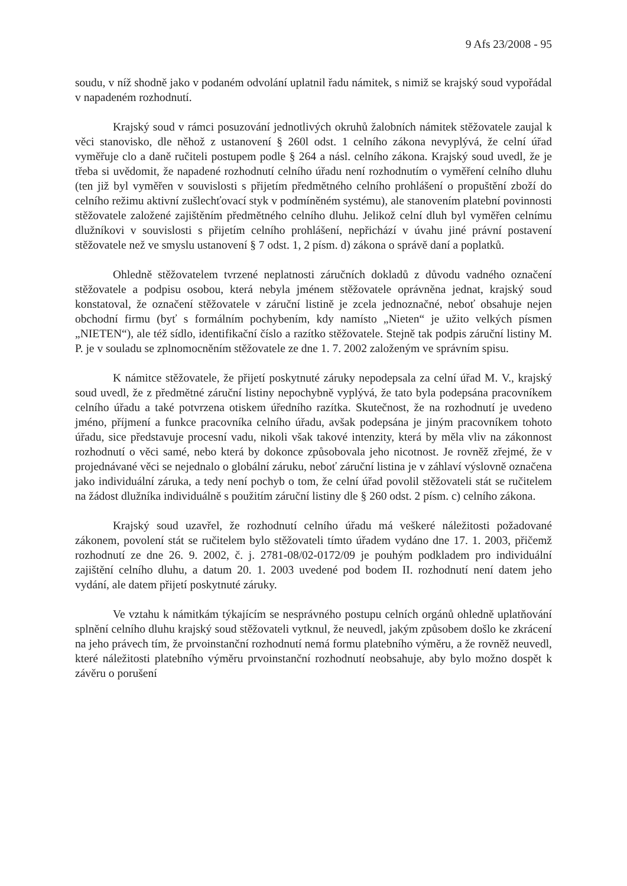9 Afs 23/2008 - 95
soudu, v níž shodně jako v podaném odvolání uplatnil řadu námitek, s nimiž se krajský soud vypořádal v napadeném rozhodnutí.
Krajský soud v rámci posuzování jednotlivých okruhů žalobních námitek stěžovatele zaujal k věci stanovisko, dle něhož z ustanovení § 260l odst. 1 celního zákona nevyplývá, že celní úřad vyměřuje clo a daně ručiteli postupem podle § 264 a násl. celního zákona. Krajský soud uvedl, že je třeba si uvědomit, že napadené rozhodnutí celního úřadu není rozhodnutím o vyměření celního dluhu (ten již byl vyměřen v souvislosti s přijetím předmětného celního prohlášení o propuštění zboží do celního režimu aktivní zušlechťovací styk v podmíněném systému), ale stanovením platební povinnosti stěžovatele založené zajištěním předmětného celního dluhu. Jelikož celní dluh byl vyměřen celnímu dlužníkovi v souvislosti s přijetím celního prohlášení, nepřichází v úvahu jiné právní postavení stěžovatele než ve smyslu ustanovení § 7 odst. 1, 2 písm. d) zákona o správě daní a poplatků.
Ohledně stěžovatelem tvrzené neplatnosti záručních dokladů z důvodu vadného označení stěžovatele a podpisu osobou, která nebyla jménem stěžovatele oprávněna jednat, krajský soud konstatoval, že označení stěžovatele v záruční listině je zcela jednoznačné, neboť obsahuje nejen obchodní firmu (byť s formálním pochybením, kdy namísto „Nieten“ je užito velkých písmen „NIETEN“), ale též sídlo, identifikační číslo a razítko stěžovatele. Stejně tak podpis záruční listiny M. P. je v souladu se zplnomocněním stěžovatele ze dne 1. 7. 2002 založeným ve správním spisu.
K námitce stěžovatele, že přijetí poskytnuté záruky nepodepsala za celní úřad M. V., krajský soud uvedl, že z předmětné záruční listiny nepochybně vyplývá, že tato byla podepsána pracovníkem celního úřadu a také potvrzena otiskem úředního razítka. Skutečnost, že na rozhodnutí je uvedeno jméno, příjmení a funkce pracovníka celního úřadu, avšak podepsána je jiným pracovníkem tohoto úřadu, sice představuje procesní vadu, nikoli však takové intenzity, která by měla vliv na zákonnost rozhodnutí o věci samé, nebo která by dokonce způsobovala jeho nicotnost. Je rovněž zřejmé, že v projednávané věci se nejednalo o globální záruku, neboť záruční listina je v záhlaví výslovně označena jako individuální záruka, a tedy není pochyb o tom, že celní úřad povolil stěžovateli stát se ručitelem na žádost dlužníka individuálně s použitím záruční listiny dle § 260 odst. 2 písm. c) celního zákona.
Krajský soud uzavřel, že rozhodnutí celního úřadu má veškeré náležitosti požadované zákonem, povolení stát se ručitelem bylo stěžovateli tímto úřadem vydáno dne 17. 1. 2003, přičemž rozhodnutí ze dne 26. 9. 2002, č. j. 2781-08/02-0172/09 je pouhým podkladem pro individuální zajištění celního dluhu, a datum 20. 1. 2003 uvedené pod bodem II. rozhodnutí není datem jeho vydání, ale datem přijetí poskytnuté záruky.
Ve vztahu k námitkám týkajícím se nesprávného postupu celních orgánů ohledně uplatňování splnění celního dluhu krajský soud stěžovateli vytknul, že neuvedl, jakým způsobem došlo ke zkrácení na jeho právech tím, že prvoinstanční rozhodnutí nemá formu platebního výměru, a že rovněž neuvedl, které náležitosti platebního výměru prvoinstanční rozhodnutí neobsahuje, aby bylo možno dospět k závěru o porušení